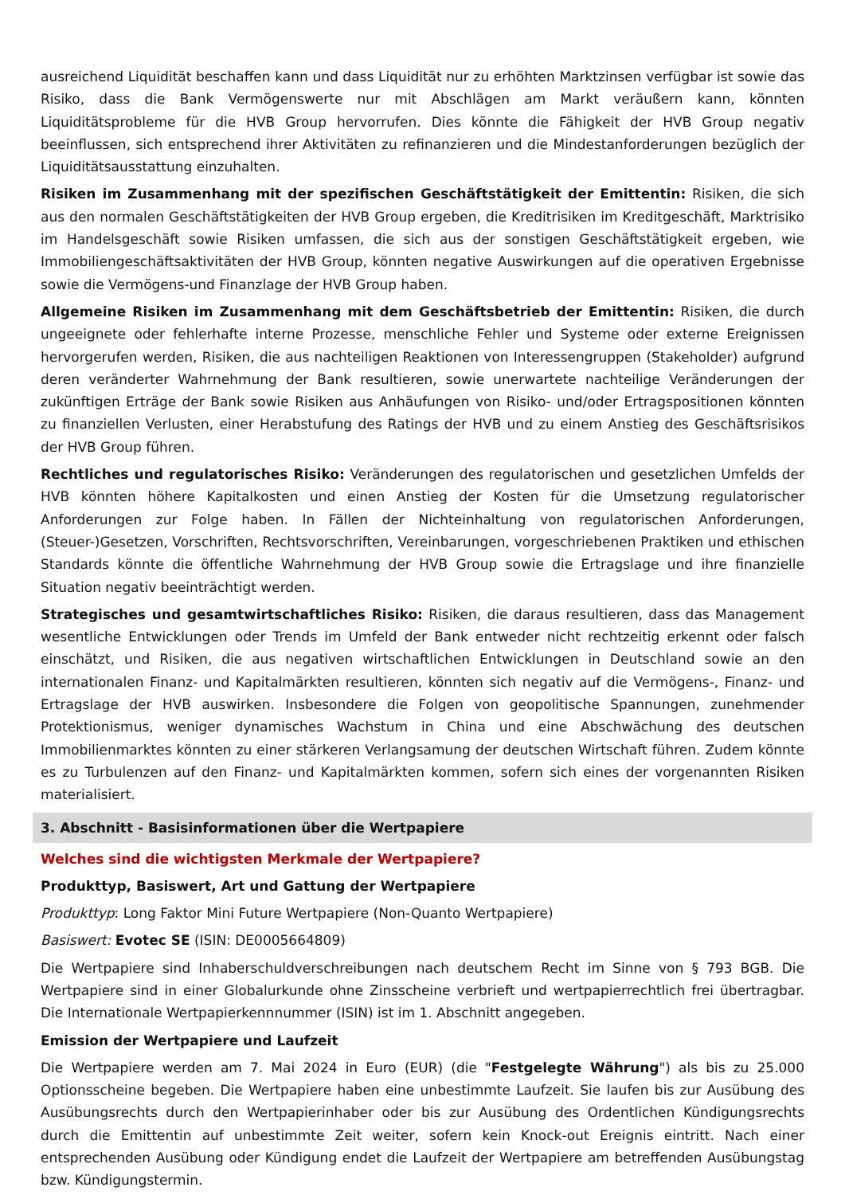ausreichend Liquidität beschaffen kann und dass Liquidität nur zu erhöhten Marktzinsen verfügbar ist sowie das Risiko, dass die Bank Vermögenswerte nur mit Abschlägen am Markt veräußern kann, könnten Liquiditätsprobleme für die HVB Group hervorrufen. Dies könnte die Fähigkeit der HVB Group negativ beeinflussen, sich entsprechend ihrer Aktivitäten zu refinanzieren und die Mindestanforderungen bezüglich der Liquiditätsausstattung einzuhalten.
Risiken im Zusammenhang mit der spezifischen Geschäftstätigkeit der Emittentin: Risiken, die sich aus den normalen Geschäftstätigkeiten der HVB Group ergeben, die Kreditrisiken im Kreditgeschäft, Marktrisiko im Handelsgeschäft sowie Risiken umfassen, die sich aus der sonstigen Geschäftstätigkeit ergeben, wie Immobiliengeschäftsaktivitäten der HVB Group, könnten negative Auswirkungen auf die operativen Ergebnisse sowie die Vermögens-und Finanzlage der HVB Group haben.
Allgemeine Risiken im Zusammenhang mit dem Geschäftsbetrieb der Emittentin: Risiken, die durch ungeeignete oder fehlerhafte interne Prozesse, menschliche Fehler und Systeme oder externe Ereignissen hervorgerufen werden, Risiken, die aus nachteiligen Reaktionen von Interessengruppen (Stakeholder) aufgrund deren veränderter Wahrnehmung der Bank resultieren, sowie unerwartete nachteilige Veränderungen der zukünftigen Erträge der Bank sowie Risiken aus Anhäufungen von Risiko- und/oder Ertragspositionen könnten zu finanziellen Verlusten, einer Herabstufung des Ratings der HVB und zu einem Anstieg des Geschäftsrisikos der HVB Group führen.
Rechtliches und regulatorisches Risiko: Veränderungen des regulatorischen und gesetzlichen Umfelds der HVB könnten höhere Kapitalkosten und einen Anstieg der Kosten für die Umsetzung regulatorischer Anforderungen zur Folge haben. In Fällen der Nichteinhaltung von regulatorischen Anforderungen, (Steuer-)Gesetzen, Vorschriften, Rechtsvorschriften, Vereinbarungen, vorgeschriebenen Praktiken und ethischen Standards könnte die öffentliche Wahrnehmung der HVB Group sowie die Ertragslage und ihre finanzielle Situation negativ beeinträchtigt werden.
Strategisches und gesamtwirtschaftliches Risiko: Risiken, die daraus resultieren, dass das Management wesentliche Entwicklungen oder Trends im Umfeld der Bank entweder nicht rechtzeitig erkennt oder falsch einschätzt, und Risiken, die aus negativen wirtschaftlichen Entwicklungen in Deutschland sowie an den internationalen Finanz- und Kapitalmärkten resultieren, könnten sich negativ auf die Vermögens-, Finanz- und Ertragslage der HVB auswirken. Insbesondere die Folgen von geopolitische Spannungen, zunehmender Protektionismus, weniger dynamisches Wachstum in China und eine Abschwächung des deutschen Immobilienmarktes könnten zu einer stärkeren Verlangsamung der deutschen Wirtschaft führen. Zudem könnte es zu Turbulenzen auf den Finanz- und Kapitalmärkten kommen, sofern sich eines der vorgenannten Risiken materialisiert.
3. Abschnitt - Basisinformationen über die Wertpapiere
Welches sind die wichtigsten Merkmale der Wertpapiere?
Produkttyp, Basiswert, Art und Gattung der Wertpapiere
Produkttyp: Long Faktor Mini Future Wertpapiere (Non-Quanto Wertpapiere)
Basiswert: Evotec SE (ISIN: DE0005664809)
Die Wertpapiere sind Inhaberschuldverschreibungen nach deutschem Recht im Sinne von § 793 BGB. Die Wertpapiere sind in einer Globalurkunde ohne Zinsscheine verbrieft und wertpapierrechtlich frei übertragbar. Die Internationale Wertpapierkennnummer (ISIN) ist im 1. Abschnitt angegeben.
Emission der Wertpapiere und Laufzeit
Die Wertpapiere werden am 7. Mai 2024 in Euro (EUR) (die "Festgelegte Währung") als bis zu 25.000 Optionsscheine begeben. Die Wertpapiere haben eine unbestimmte Laufzeit. Sie laufen bis zur Ausübung des Ausübungsrechts durch den Wertpapierinhaber oder bis zur Ausübung des Ordentlichen Kündigungsrechts durch die Emittentin auf unbestimmte Zeit weiter, sofern kein Knock-out Ereignis eintritt. Nach einer entsprechenden Ausübung oder Kündigung endet die Laufzeit der Wertpapiere am betreffenden Ausübungstag bzw. Kündigungstermin.